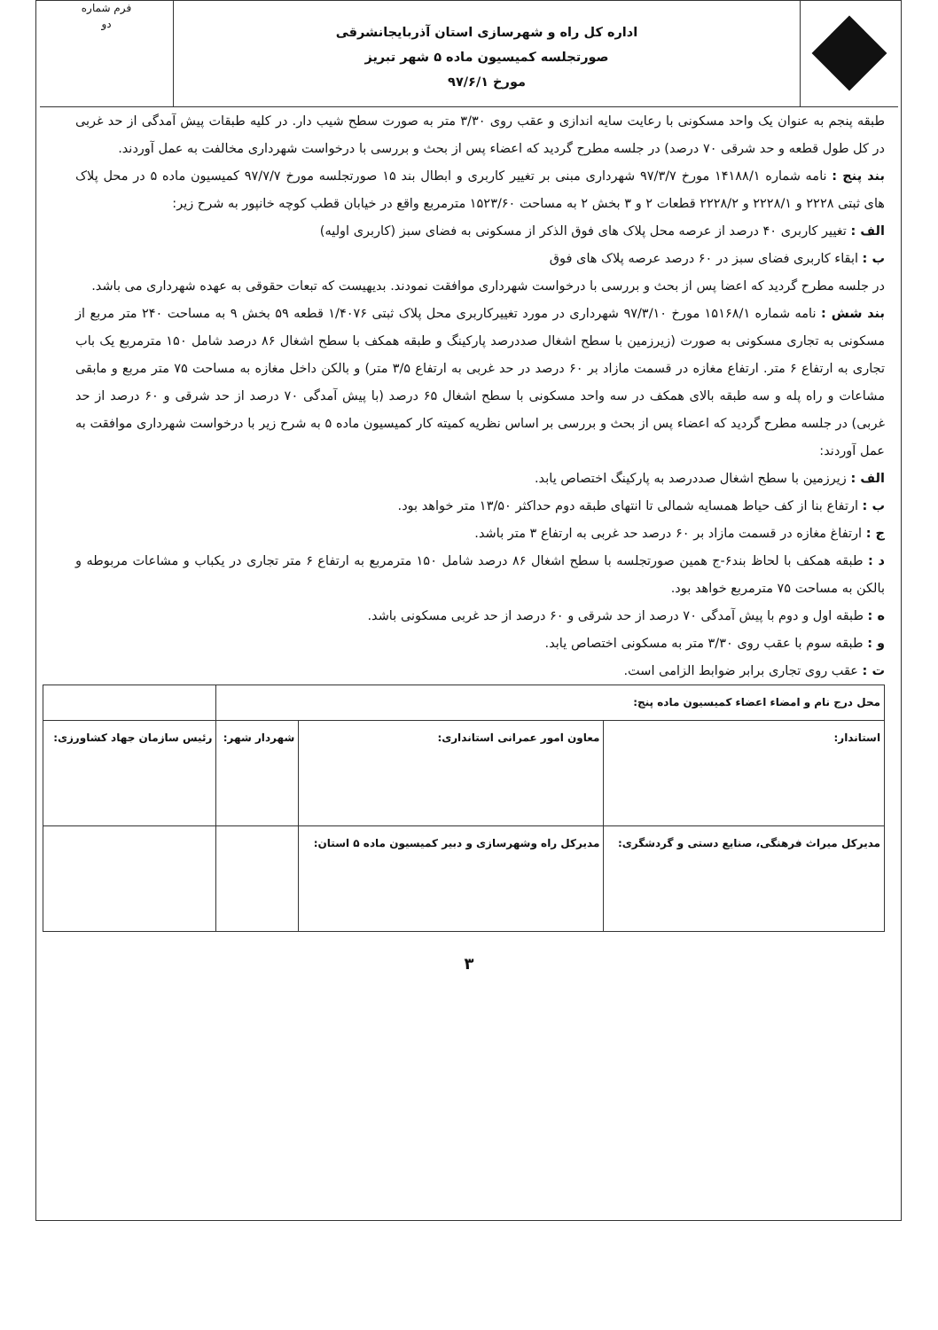اداره کل راه و شهرسازی استان آذربایجانشرقی
صورتجلسه کمیسیون ماده ۵ شهر تبریز
مورخ ۹۷/۶/۱
فرم شماره
دو
طبقه پنجم به عنوان یک واحد مسکونی با رعایت سایه اندازی و عقب روی ۳/۳۰ متر به صورت سطح شیب دار. در کلیه طبقات پیش آمدگی از حد غربی در کل طول قطعه و حد شرقی ۷۰ درصد) در جلسه مطرح گردید که اعضاء پس از بحث و بررسی با درخواست شهرداری مخالفت به عمل آوردند.
بند پنج : نامه شماره ۱۴۱۸۸/۱ مورخ ۹۷/۳/۷ شهرداری مبنی بر تغییر کاربری و ابطال بند ۱۵ صورتجلسه مورخ ۹۷/۷/۷ کمیسیون ماده ۵ در محل پلاک های ثبتی ۲۲۲۸ و ۲۲۲۸/۱ و ۲۲۲۸/۲ قطعات ۲ و ۳ بخش ۲ به مساحت ۱۵۲۳/۶۰ مترمربع واقع در خیابان قطب کوچه خانپور به شرح زیر:
الف : تغییر کاربری ۴۰ درصد از عرصه محل پلاک های فوق الذکر از مسکونی به فضای سبز (کاربری اولیه)
ب : ابقاء کاربری فضای سبز در ۶۰ درصد عرصه پلاک های فوق
در جلسه مطرح گردید که اعضا پس از بحث و بررسی با درخواست شهرداری موافقت نمودند. بدیهیست که تبعات حقوقی به عهده شهرداری می باشد.
بند شش : نامه شماره ۱۵۱۶۸/۱ مورخ ۹۷/۳/۱۰ شهرداری در مورد تغییرکاربری محل پلاک ثبتی ۱/۴۰۷۶ قطعه ۵۹ بخش ۹ به مساحت ۲۴۰ متر مربع از مسکونی به تجاری مسکونی به صورت (زیرزمین با سطح اشغال صددرصد پارکینگ و طبقه همکف با سطح اشغال ۸۶ درصد شامل ۱۵۰ مترمربع یک باب تجاری به ارتفاع ۶ متر. ارتفاع مغازه در قسمت مازاد بر ۶۰ درصد در حد غربی به ارتفاع ۳/۵ متر) و بالکن داخل مغازه به مساحت ۷۵ متر مربع و مابقی مشاعات و راه پله و سه طبقه بالای همکف در سه واحد مسکونی با سطح اشغال ۶۵ درصد (با پیش آمدگی ۷۰ درصد از حد شرقی و ۶۰ درصد از حد غربی) در جلسه مطرح گردید که اعضاء پس از بحث و بررسی بر اساس نظریه کمیته کار کمیسیون ماده ۵ به شرح زیر با درخواست شهرداری موافقت به عمل آوردند:
الف : زیرزمین با سطح اشغال صددرصد به پارکینگ اختصاص یابد.
ب : ارتفاع بنا از کف حیاط همسایه شمالی تا انتهای طبقه دوم حداکثر ۱۳/۵۰ متر خواهد بود.
ج : ارتفاغ مغازه در قسمت مازاد بر ۶۰ درصد حد غربی به ارتفاع ۳ متر باشد.
د : طبقه همکف با لحاظ بند۶-ج همین صورتجلسه با سطح اشغال ۸۶ درصد شامل ۱۵۰ مترمربع به ارتفاع ۶ متر تجاری در یکباب و مشاعات مربوطه و بالکن به مساحت ۷۵ مترمربع خواهد بود.
ه : طبقه اول و دوم با پیش آمدگی ۷۰ درصد از حد شرقی و ۶۰ درصد از حد غربی مسکونی باشد.
و : طبقه سوم با عقب روی ۳/۳۰ متر به مسکونی اختصاص یابد.
ت : عقب روی تجاری برابر ضوابط الزامی است.
| محل درج نام و امضاء اعضاء کمیسیون ماده پنج: | | | |
| استاندار: | معاون امور عمرانی استانداری: | شهردار شهر: | رئیس سازمان جهاد کشاورزی: |
| مدیرکل میراث فرهنگی، صنایع دستی و گردشگری: | مدیرکل راه وشهرسازی و دبیر کمیسیون ماده ۵ استان: | | |
۳